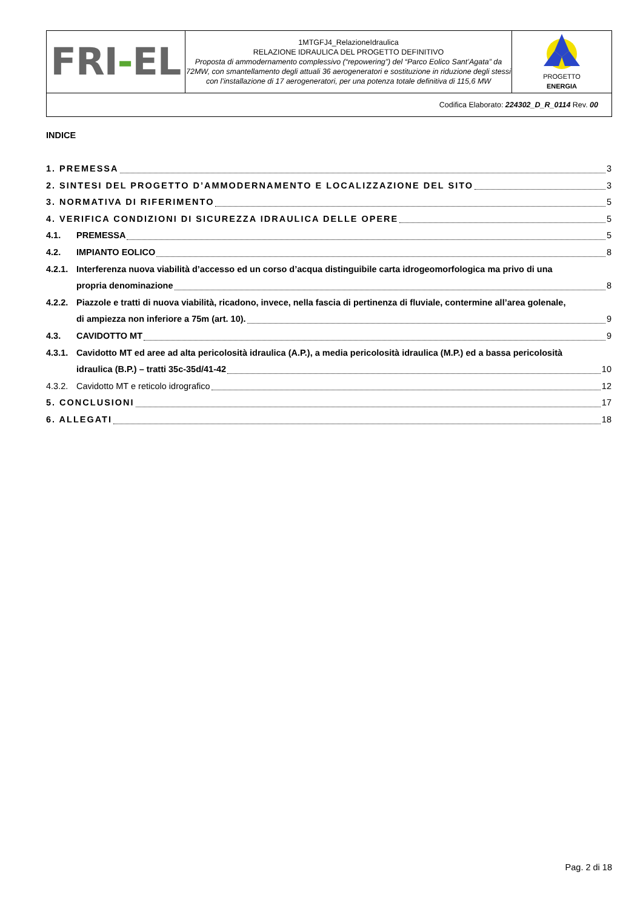| FRI - EL | 1MTGFJ4_RelazioneIdraulica RELAZIONE IDRAULICA DEL PROGETTO DEFINITIVO Proposta di ammodernamento complessivo (“repowering”) del “Parco Eolico Sant’Agata” da 72MW, con smantellamento degli attuali 36 aerogeneratori e sostituzione in riduzione degli stessi con l’installazione di 17 aerogeneratori, per una potenza totale definitiva di 115,6 MW | PROGETTO ENERGIA |
| Codifica Elaborato: 224302_D_R_0114 Rev. 00 | | |
INDICE
1. PREMESSA 3
2. SINTESI DEL PROGETTO D’AMMODERNAMENTO E LOCALIZZAZIONE DEL SITO 3
3. NORMATIVA DI RIFERIMENTO 5
4. VERIFICA CONDIZIONI DI SICUREZZA IDRAULICA DELLE OPERE 5
4.1. PREMESSA 5
4.2. IMPIANTO EOLICO 8
4.2.1. Interferenza nuova viabilità d’accesso ed un corso d’acqua distinguibile carta idrogeomorfologica ma privo di una
propria denominazione 8
4.2.2. Piazzole e tratti di nuova viabilità, ricadono, invece, nella fascia di pertinenza di fluviale, contermine all’area golenale,
di ampiezza non inferiore a 75m (art. 10). 9
4.3. CAVIDOTTO MT 9
4.3.1. Cavidotto MT ed aree ad alta pericolosità idraulica (A.P.), a media pericolosità idraulica (M.P.) ed a bassa pericolosità
idraulica (B.P.) – tratti 35c-35d/41-42 10
4.3.2. Cavidotto MT e reticolo idrografico 12
5. CONCLUSIONI 17
6. ALLEGATI 18
Pag. 2 di 18